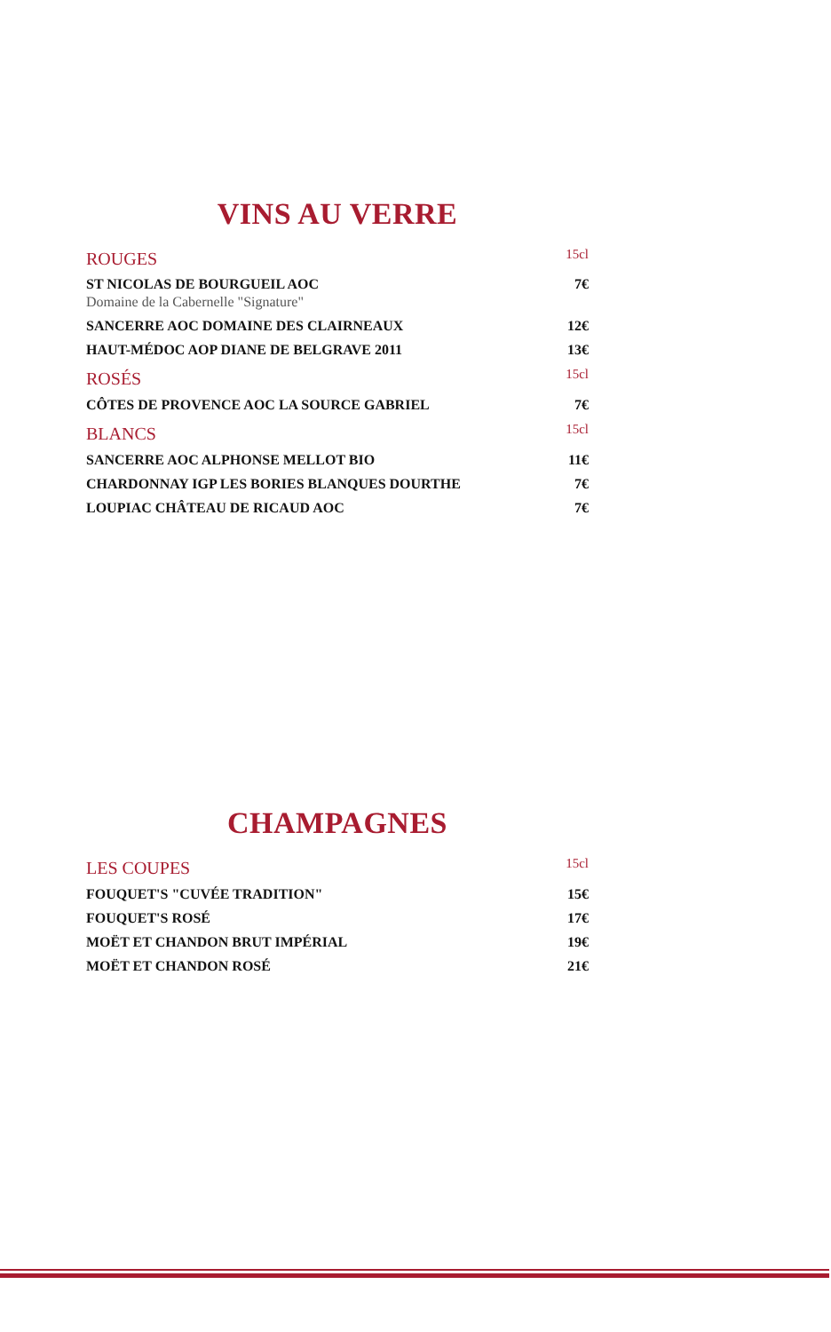VINS AU VERRE
| ROUGES | 15cl |
| --- | --- |
| ST NICOLAS DE BOURGUEIL AOC Domaine de la Cabernelle "Signature" | 7€ |
| SANCERRE AOC DOMAINE DES CLAIRNEAUX | 12€ |
| HAUT-MÉDOC AOP DIANE DE BELGRAVE 2011 | 13€ |
| ROSÉS | 15cl |
| CÔTES DE PROVENCE AOC LA SOURCE GABRIEL | 7€ |
| BLANCS | 15cl |
| SANCERRE AOC ALPHONSE MELLOT BIO | 11€ |
| CHARDONNAY IGP LES BORIES BLANQUES DOURTHE | 7€ |
| LOUPIAC CHÂTEAU DE RICAUD AOC | 7€ |
CHAMPAGNES
| LES COUPES | 15cl |
| --- | --- |
| FOUQUET'S "CUVÉE TRADITION" | 15€ |
| FOUQUET'S ROSÉ | 17€ |
| MOËT ET CHANDON BRUT IMPÉRIAL | 19€ |
| MOËT ET CHANDON ROSÉ | 21€ |